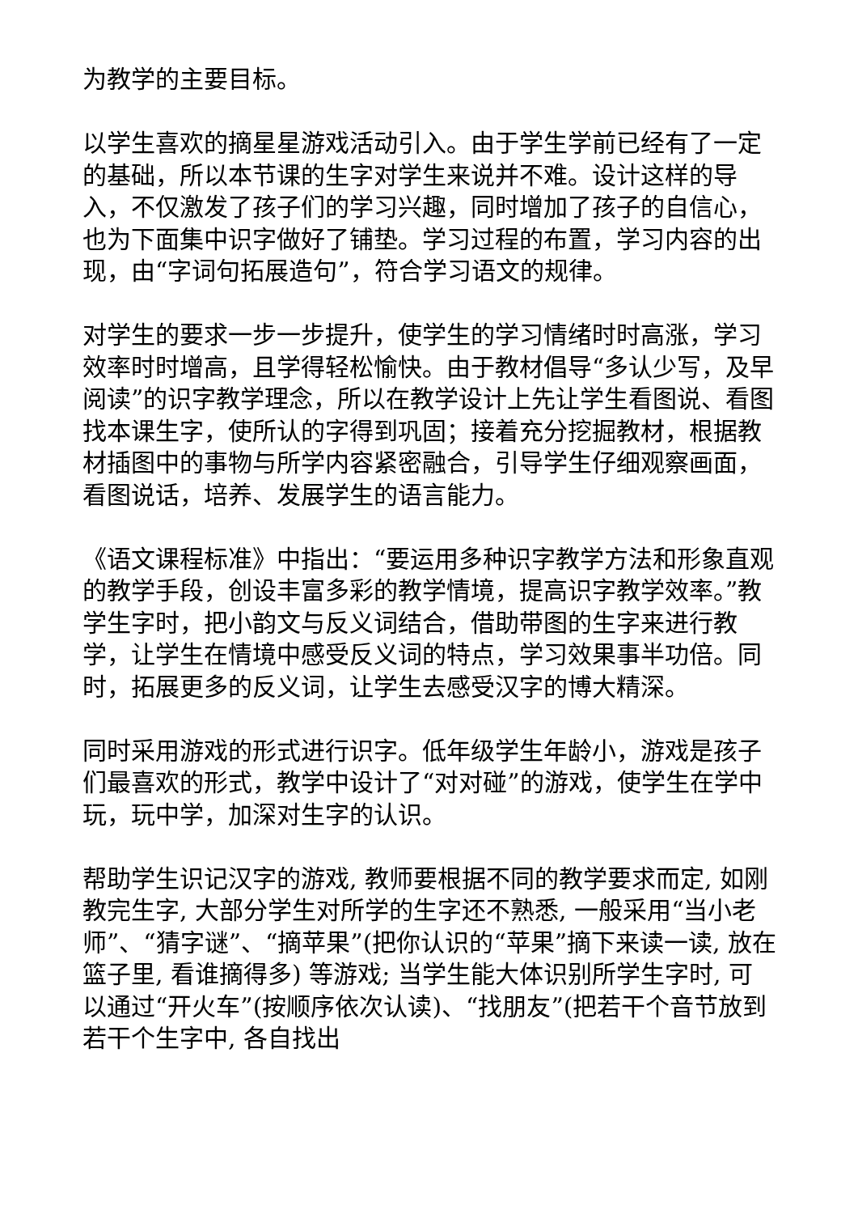为教学的主要目标。
以学生喜欢的摘星星游戏活动引入。由于学生学前已经有了一定的基础，所以本节课的生字对学生来说并不难。设计这样的导入，不仅激发了孩子们的学习兴趣，同时增加了孩子的自信心，也为下面集中识字做好了铺垫。学习过程的布置，学习内容的出现，由“字词句拓展造句”，符合学习语文的规律。
对学生的要求一步一步提升，使学生的学习情绪时时高涨，学习效率时时增高，且学得轻松愉快。由于教材倡导“多认少写，及早阅读”的识字教学理念，所以在教学设计上先让学生看图说、看图找本课生字，使所认的字得到巩固；接着充分挖掘教材，根据教材插图中的事物与所学内容紧密融合，引导学生仔细观察画面，看图说话，培养、发展学生的语言能力。
《语文课程标准》中指出：“要运用多种识字教学方法和形象直观的教学手段，创设丰富多彩的教学情境，提高识字教学效率。”教学生字时，把小韵文与反义词结合，借助带图的生字来进行教学，让学生在情境中感受反义词的特点，学习效果事半功倍。同时，拓展更多的反义词，让学生去感受汉字的博大精深。
同时采用游戏的形式进行识字。低年级学生年龄小，游戏是孩子们最喜欢的形式，教学中设计了“对对碰”的游戏，使学生在学中玩，玩中学，加深对生字的认识。
帮助学生识记汉字的游戏, 教师要根据不同的教学要求而定, 如刚教完生字, 大部分学生对所学的生字还不熟悉, 一般采用“当小老师”、“猜字谜”、“摘苹果”(把你认识的“苹果”摘下来读一读, 放在篮子里, 看谁摘得多) 等游戏; 当学生能大体识别所学生字时, 可以通过“开火车”(按顺序依次认读)、“找朋友”(把若干个音节放到若干个生字中, 各自找出